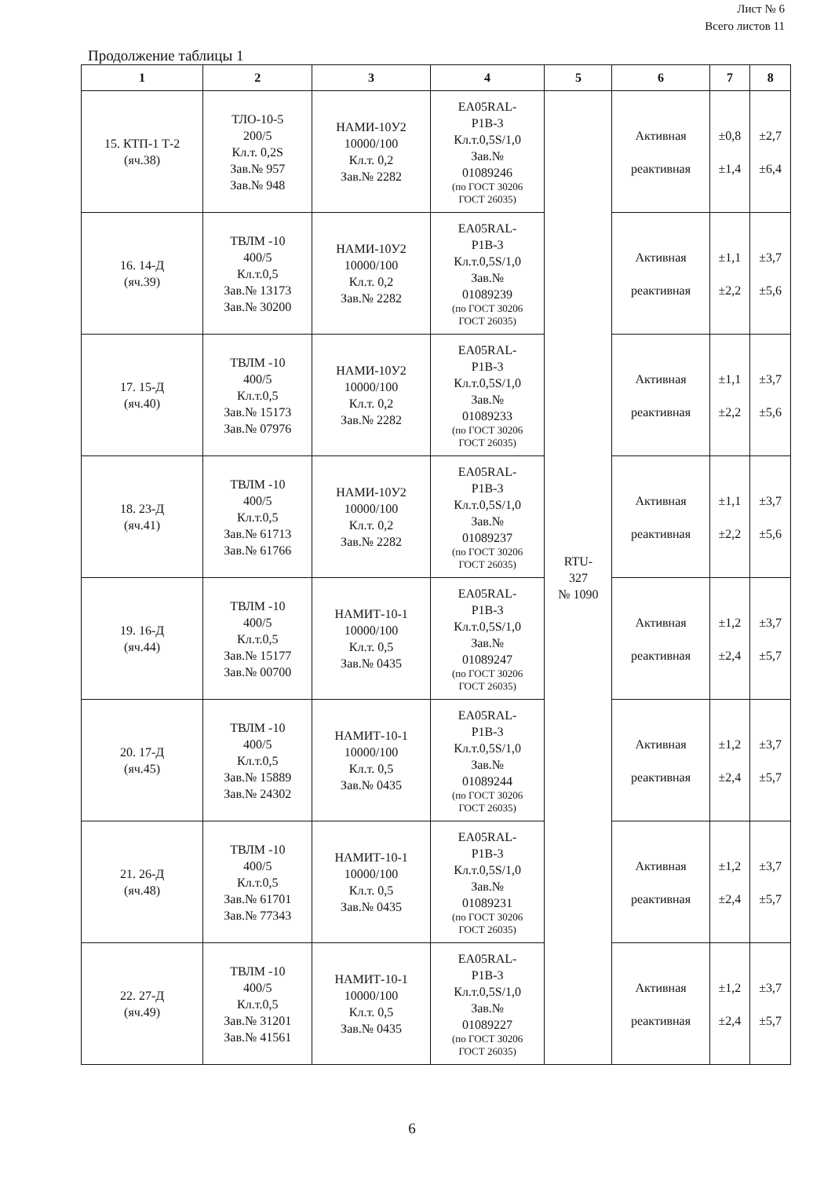Лист № 6
Всего листов 11
Продолжение таблицы 1
| 1 | 2 | 3 | 4 | 5 | 6 | 7 | 8 |
| --- | --- | --- | --- | --- | --- | --- | --- |
| 15. КТП-1 Т-2 (яч.38) | ТЛО-10-5 200/5 Кл.т. 0,2S Зав.№ 957 Зав.№ 948 | НАМИ-10У2 10000/100 Кл.т. 0,2 Зав.№ 2282 | EA05RAL- P1B-3 Кл.т.0,5S/1,0 Зав.№ 01089246 (по ГОСТ 30206 ГОСТ 26035) | RTU- 327 № 1090 | Активная реактивная | ±0,8 ±1,4 | ±2,7 ±6,4 |
| 16. 14-Д (яч.39) | ТВЛМ -10 400/5 Кл.т.0,5 Зав.№ 13173 Зав.№ 30200 | НАМИ-10У2 10000/100 Кл.т. 0,2 Зав.№ 2282 | EA05RAL- P1B-3 Кл.т.0,5S/1,0 Зав.№ 01089239 (по ГОСТ 30206 ГОСТ 26035) | | Активная реактивная | ±1,1 ±2,2 | ±3,7 ±5,6 |
| 17. 15-Д (яч.40) | ТВЛМ -10 400/5 Кл.т.0,5 Зав.№ 15173 Зав.№ 07976 | НАМИ-10У2 10000/100 Кл.т. 0,2 Зав.№ 2282 | EA05RAL- P1B-3 Кл.т.0,5S/1,0 Зав.№ 01089233 (по ГОСТ 30206 ГОСТ 26035) | | Активная реактивная | ±1,1 ±2,2 | ±3,7 ±5,6 |
| 18. 23-Д (яч.41) | ТВЛМ -10 400/5 Кл.т.0,5 Зав.№ 61713 Зав.№ 61766 | НАМИ-10У2 10000/100 Кл.т. 0,2 Зав.№ 2282 | EA05RAL- P1B-3 Кл.т.0,5S/1,0 Зав.№ 01089237 (по ГОСТ 30206 ГОСТ 26035) | | Активная реактивная | ±1,1 ±2,2 | ±3,7 ±5,6 |
| 19. 16-Д (яч.44) | ТВЛМ -10 400/5 Кл.т.0,5 Зав.№ 15177 Зав.№ 00700 | НАМИТ-10-1 10000/100 Кл.т. 0,5 Зав.№ 0435 | EA05RAL- P1B-3 Кл.т.0,5S/1,0 Зав.№ 01089247 (по ГОСТ 30206 ГОСТ 26035) | | Активная реактивная | ±1,2 ±2,4 | ±3,7 ±5,7 |
| 20. 17-Д (яч.45) | ТВЛМ -10 400/5 Кл.т.0,5 Зав.№ 15889 Зав.№ 24302 | НАМИТ-10-1 10000/100 Кл.т. 0,5 Зав.№ 0435 | EA05RAL- P1B-3 Кл.т.0,5S/1,0 Зав.№ 01089244 (по ГОСТ 30206 ГОСТ 26035) | | Активная реактивная | ±1,2 ±2,4 | ±3,7 ±5,7 |
| 21. 26-Д (яч.48) | ТВЛМ -10 400/5 Кл.т.0,5 Зав.№ 61701 Зав.№ 77343 | НАМИТ-10-1 10000/100 Кл.т. 0,5 Зав.№ 0435 | EA05RAL- P1B-3 Кл.т.0,5S/1,0 Зав.№ 01089231 (по ГОСТ 30206 ГОСТ 26035) | | Активная реактивная | ±1,2 ±2,4 | ±3,7 ±5,7 |
| 22. 27-Д (яч.49) | ТВЛМ -10 400/5 Кл.т.0,5 Зав.№ 31201 Зав.№ 41561 | НАМИТ-10-1 10000/100 Кл.т. 0,5 Зав.№ 0435 | EA05RAL- P1B-3 Кл.т.0,5S/1,0 Зав.№ 01089227 (по ГОСТ 30206 ГОСТ 26035) | | Активная реактивная | ±1,2 ±2,4 | ±3,7 ±5,7 |
6